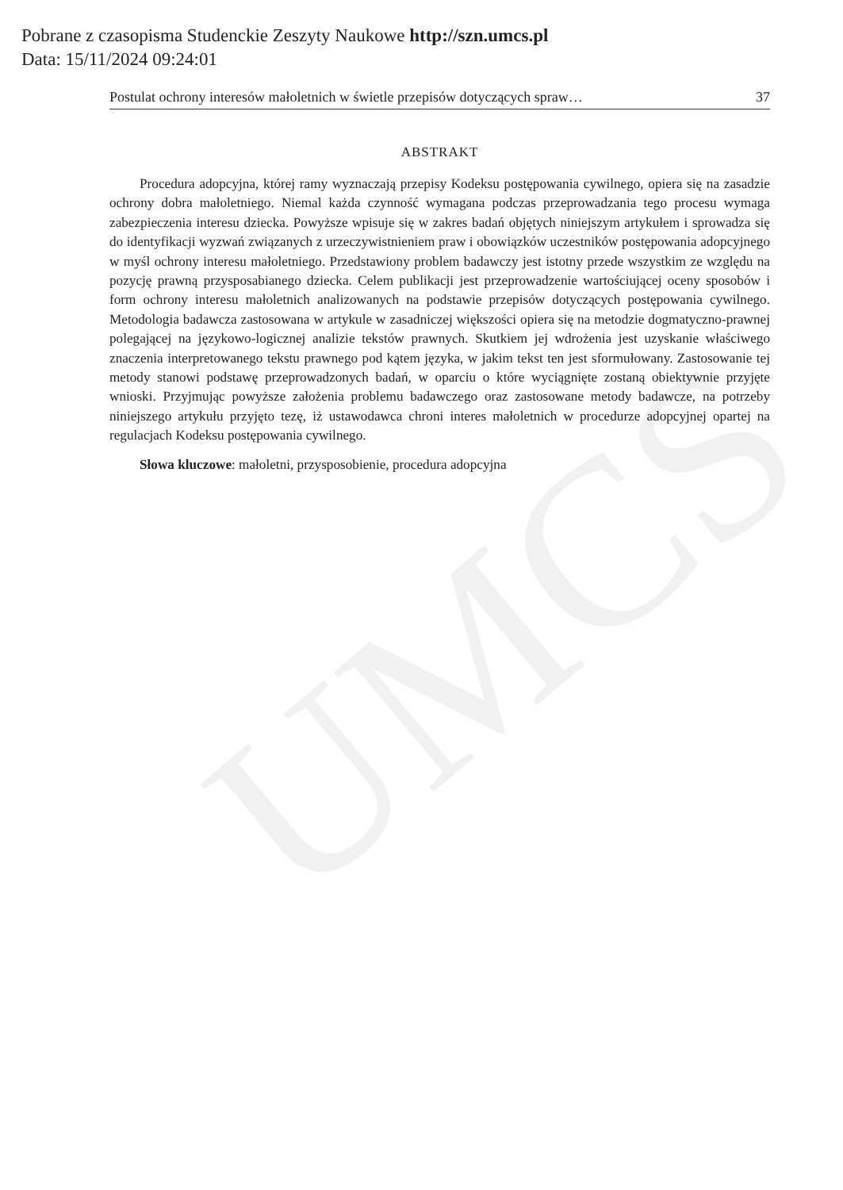UMCS
Pobrane z czasopisma Studenckie Zeszyty Naukowe http://szn.umcs.pl
Data: 15/11/2024 09:24:01
Postulat ochrony interesów małoletnich w świetle przepisów dotyczących spraw… 37
ABSTRAKT
Procedura adopcyjna, której ramy wyznaczają przepisy Kodeksu postępowania cywilnego, opiera się na zasadzie ochrony dobra małoletniego. Niemal każda czynność wymagana podczas przeprowadzania tego procesu wymaga zabezpieczenia interesu dziecka. Powyższe wpisuje się w zakres badań objętych niniejszym artykułem i sprowadza się do identyfikacji wyzwań związanych z urzeczywistnieniem praw i obowiązków uczestników postępowania adopcyjnego w myśl ochrony interesu małoletniego. Przedstawiony problem badawczy jest istotny przede wszystkim ze względu na pozycję prawną przysposabianego dziecka. Celem publikacji jest przeprowadzenie wartościującej oceny sposobów i form ochrony interesu małoletnich analizowanych na podstawie przepisów dotyczących postępowania cywilnego. Metodologia badawcza zastosowana w artykule w zasadniczej większości opiera się na metodzie dogmatyczno-prawnej polegającej na językowo-logicznej analizie tekstów prawnych. Skutkiem jej wdrożenia jest uzyskanie właściwego znaczenia interpretowanego tekstu prawnego pod kątem języka, w jakim tekst ten jest sformułowany. Zastosowanie tej metody stanowi podstawę przeprowadzonych badań, w oparciu o które wyciągnięte zostaną obiektywnie przyjęte wnioski. Przyjmując powyższe założenia problemu badawczego oraz zastosowane metody badawcze, na potrzeby niniejszego artykułu przyjęto tezę, iż ustawodawca chroni interes małoletnich w procedurze adopcyjnej opartej na regulacjach Kodeksu postępowania cywilnego.
Słowa kluczowe: małoletni, przysposobienie, procedura adopcyjna